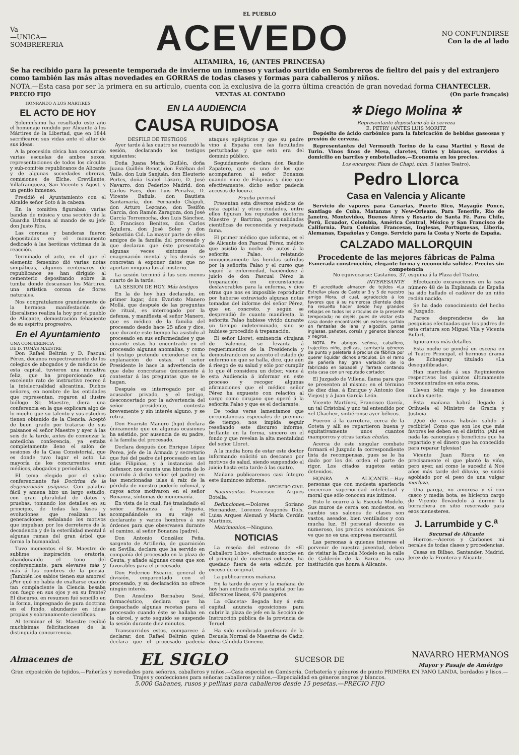EL PUEBLO
Va
—UNICA—
SOMBRERERIA
ACEVEDO
NO CONFUNDIRSE
Con la de al lado
ALTAMIRA, 16, (ANTES PRINCESA)
Se ha recibido para la presente temporada de invierno un inmenso y variado surtido en Sombreros de fieltro del país y del extranjero como también las más altas novedades en GORRAS de todas clases y formas para caballeros y niños.
NOTA.—Esta casa por ser la primera en su artículo, cuenta con la exclusiva de la gorra última creación de gran novedad forma CHANTECLER.
PRECIO FIJO VENTAS AL CONTADO (On parle français)
HONRANDO A LOS MÁRTIRES
EL ACTO DE HOY
Solemnísimo ha resultado este año el homenaje rendido por Alicante á los Mártires de la Libertad, que en 1844 sacrificaron sus vidas ante el altar de sus ideas.
A la procesión cívica han concurrido varias escuelas de ambos sexos, representaciones de todos los círculos y sub-comités republicanos de Alicante y de algunas sociedades obreras, comisiones de Elche, Crevillente, Villafranqueza, San Vicente y Agost, y un gentío inmenso.
Presidió el Ayuntamiento con el Alcalde señor Soto á la cabeza.
En la comitiva figuraban varias bandas de música y una sección de la Guardia Urbana al mando de su jefe don Justo Ríos.
Las coronas y banderas fueron depositadas en el monumento dedicado á las heróicas víctimas de la reacción.
Terminado el acto, en el que el elemento femenino dió varias notas simpáticas, algunos centenares de republicanos se han dirigido al cementerio depositando sobre la tumba donde descansan los Mártires, una artística corona de flores naturales.
Nos congratulamos grandemente de la hermosa manifestación de liberalismo realiza la hoy por el pueblo de Alicante, demostración fehaciente de su espíritu progresivo.
En el Ayuntamiento
UNA CONFERENCIA
DE D. TOMÁS MAESTRE
Don Rafael Beltrán y D. Pascual Pérez, decanos respectivamente de los colegios de abogados y de médicos de esta capital, tuvieron una iniciativa feliz, que ha proporcionado un excelente rato de instructivo recreo á la intelectualidad alicantina. Dichos señores, en nombre de las entidades que representan, rogaron al ilustre biólogo Sr. Maestre, diera una conferencia en la que explicara algo de lo mucho que su talento y sus estudios tienen obtenido de la Ciencia. Aceptó de buen grado por tratarse de sus paisanos el señor Maestre y ayer á las seis de la tarde, antes de comenzar la antedicha conferencia, ya estaba completamente lleno el salón de sesiones de la Casa Consistorial, que es donde tuvo lugar el acto. La mayoría de los concurrentes eran médicos, abogados y periodistas.
El tema elegido por el sabio conferenciante fué Doctrina de la degeneración psíquica. Con palabra fácil y amena hizo un largo estudio, con gran pluralidad de datos y pruebas, tomando los detalles en su principio, de todas las fases y evoluciones que realizan las generaciones, señalando los motivos que impulsan por los derroteros de la decadencia y de la esterilidad mental á algunas ramas del gran árbol que forma la humanidad.
Tuvo momentos el Sr. Maestre de sublime inspiración oratoria, abandonando el tono del conferenciante, para elevarse más y más á las cumbres de la poesía. ¡También los sabios tienen sus amores! ¿Por qué no había de exaltarse cuando tan complaciente la Ciencia besaba con fuego en sus ojos y en su frente? El discurso, en resumen fué sencillo en la forma, impregnado de pura doctrina en el fondo, abundante en ideas propias y sobranamente científicas.
Al terminar el Sr. Maestre recibió muchísimas felicitaciones de la distinguida concurrencia.
EN LA AUDIENCIA
CAUSA RUIDOSA
DESFILE DE TESTIGOS
Ayer tarde á las cuatro se reanudó la sesión, declarando los testigos siguientes:
Doña Juana María Guillén, doña Juana Guillén Benot, don Estéban del Valle, don Luis Sanjuán, don Eleuterio Portes, doña Isabel Lázaro, D. José Navarro, don Federico Madrid, don Carlos Faes, don Luis Penalva, D. Vicente Bañuls, don Bautista Santamaría, don Fernando Chápuli, don Arturo Lezcano, don Tesifón García, don Ramón Zaragoza, don José García Torremocha, don Luis Sánchez, D. Francisco Benitez, don Carlos Aguilera, don José Soler y don Sebastián Cid. La mayor parte de ellos amigos de la familia del procesado y que declaran que éste presentaba algunas veces síntomas de enagenación mental y los demás se concretan á exponer datos que no aportan ninguna luz al misterio.
La sesión terminó á las seis menos cuarto de la tarde.
LA SESION DE HOY. Más testigos
En la de hoy han declarado, en primer lugar, don Evaristo Manero Mollá, que después de las preguntas de ritual, es interrogado por la defensa, y manifiesta el señor Manero, que es médico de la familia del procesado desde hace 25 años y dice, que durante este tiempo ha asistido al procesado en sus enfermedades y que durante estas ha encontrado en el procesado algunas anomalías, y como el testigo pretende extenderse en la explanación de estas, el señor Presidente le hace la advertencia de que debe concretarse únicamente á contestar á las preguntas que se le hagan.
Después es interrogado por el acusador privado, y el testigo, desconcertado por la advertencia del señor presidente, contesta brevemente y sin interés alguno, y se retira.
Don Evaristo Manero (hijo) declara únicamente que en algunas ocasiones ha asistido, por ausencia de su padre, á la familia del procesado.
Declara después don Enrique López Perea, jefe de la Armada y secretario que fué del padre del procesado en las islas Filipinas, y á instancias del defensor, nos cuenta una historia de lo ocurrido á dicho señor (el padre) en las mencionadas islas á raíz de la pérdida de nuestro poderío colonial, y cuyos actos motivaron en el señor Bonanza, síntomas de monomanía.
En vista de lo cual, fué trasladado el señor Bonanza á España, acompañándole en su viaje el declarante y varios hombres á sus órdenes para que observasen durante el camino, al señor Bonanza (padre).
Don Antonio González Peña, sargento de Artillería, de guarnición en Sevilla, declara que ha servido en compañía del procesado en la plaza de Ceuta, y añade algunas cosas que son favorables para el procesado.
Don Federico Escario, general de división, emparentado con el procesado, y su declaración no ofrece ningún interés.
Don Anselmo Bernabeu Sesé, farmacéutico, declara que ha despachado algunas recetas para el procesado cuando éste se hallaba en la cárcel, y acto seguido se suspende la sesión durante diez minutos.
Transcurridos estos, comparece á declarar, don Rafael Beltrán quien declara que el procesado padecía ataques epilépticos y que su padre vino á España con las facultades perturbadas y que esto era del dominio público.
Seguidamente declara don Basilio Zapatero, que es uno de los que acompañaron al señor Bonanza cuando vino de Filipinas y dice que efectivamente, dicho señor padecía accesos de locura.
Prueba pericial
Presentan esta diversos médicos de esta capital y otras ciudades, entre ellos figuran los reputados doctores Maestre y Bartrina, personalidades científicas de reconocida y respetada fama.
El primer médico que informa, es el de Alicante don Pascual Pérez, médico que asistió la noche de autos á la señorita Palao, relatando minuciosamente las heridas sufridas por la señorita Palao y el curso que siguió la enfermedad, haciéndose á juicio de don Pascual Pérez la trepanación en circunstancias desfavorables para la enferma, y dice otras que nos es imposible reproducir por haberse extraviado algunas notas tomadas del informe del señor Pérez, que en concreto, y según se desprendió de cuanto manifiesta, la señorita Palao hubiese vivido durante un tiempo indeterminado, sino se hubiese procedido á trepanación.
El señor Lloret, eminencia cirujana de Valencia, se levanta á requerimientos de la Presidencia y demostrando en su acento el estado de enfermo en que se halla, dice, que aún á riesgo de su salud y sólo por cumplir lo que él considera un deber, viene á esta Audiencia á informar en este proceso y recoger algunas afirmaciones que el médico señor Pérez ha expuesto con relación al cargo como cirujano que operó á la señorita Palao y que es el declarante.
De todas veras lamentamos que circunstancias especiales de premura de tiempo, nos impida seguir reseñando este discurso informe, brillante en la forma, sincero en el fondo y que revelan la alta mentalidad del señor Lloret.
A la media hora de estar este doctor informando solicitó un descanso por motivos de salud, siendo suspendido el juicio hasta esta tarde á las cuatro.
Mañana publicaremos casi íntegro este iluminoso informe.
REGISTRO CIVIL
Nacimientos.—Francisco Arques Botella.
Defunciones.—Dolores Soriano Hernandez, Lorenzo Aragonés Dols, Luisa Arques Alemañ y María Cerdán Martinez.
Matrimonios.—Ninguno.
NOTICIAS
La reseña del estreno de «El Caballero Lobo», efectuado anoche en el principal de nuestros coliseos, ha quedado fuera de esta edición por exceso de original.
La publicaremos mañana.
En la tarde de ayer y la mañana de hoy han entrado en esta capital por las diferentes líneas, 670 pasajeros.
La «Gaceta» llegada hoy á esta capital, anuncia oposiciones para cubrir la plaza de jefe en la Sección de Instrucción pública de la provincia de Teruel.
Ha sido nombrada profesora de la Escuela Normal de Maestras de Cádiz, doña Cándida Gimeno.
✲ Diego Molina ✲
Representante depositario de la cerveza
E. PETRY (ANTES LUIS MORITZ
Depósito de ácido carbónico para la fabricación de bebidas gaseosas y presión de cerveza.
Representantes del Vermouth Torino de la casa Martini y Rossi de Turin. Vinos finos de Mesa, claretes, tintos y blancos, servidos á domicilio en barriles y embotellados.—Economía en los precios.
Los encargos: Plaza de Chapí, núm. 5 (antes Teatro).
Pedro Llorca
Casa en Valencia y Alicante
Servicio de vapores para Canarias, Puerto Rico, Mayagüe Ponce, Santiago de Cuba, Matanzas y New-Orleans. Para Tenerife, Rio de Janeiro, Montevideo, Buenos Aires y Rosario de Santa Fé. Para Chile, Perú, Ecuador, Colombia, América Central, México y San Francisco de California. Para Colonias Francesas, Inglesas, Portuguesas, Liberia, Alemanas, Españolas y Congo. Servicio para la Costa y Norte de España.
CALZADO MALLORQUIN
Procedente de las mejores fábricas de Palma
Esmerada construcción, elegante forma y reconocida solidez. Precios sin competencia
No equivocarse: Castaños, 37, esquina á la Plaza del Teatro.
INTERESANTE
El acreditado almacen de tejidos «La Estrella» plaza de Castelar 3 y 5 de nuestro amigo Mora, el cual, agradecido á los favores que á su numerosa clientela debe ha resuelto hacer desde hoy grandes rebajas en todos los artículos de la presente temporada; no dejéis, pues de visitar esta casa donde encontraréis un extenso surtido en fantasías de lana y algodón, panas inglesas, pañetes, corsés y géneros blancos y negros.
NOTA. En abrigos señora, caballero, trajecitos niño, pellizas, camisería géneros de punto y peletería á precios de fábrica por querer liquidar dichos artículos. En el ramo de pañería hay gran variación de lo fabricado en Sabadell y Tarrasa contando esta casa con un reputado cortador.
El Juzgado de Villena, llama para que se presenten al mismo; en el término de diez días, á Enrique y Antonio (los Viejos) y á Juan García León.
Vicente Martínez, Francisco García, un tal Cristobal y uno tal entendido por «el Chache», sintiéronse ayer bélicos.
Fueron á la carretera, cerca de la Goteta y allí se repartieron buena y equitativamente unos cuantos mamporros y otras tantas chufas.
Acerca de este singular combate formará el Juzgado la correspondiente lista de recompensas, pues se le ha dado por los del orden el parte de rigor. Los citados sugetos están detenidos.
HONRA A ALICANTE.—Hay personas que con modesta apariencia encierran superioridad intelectual y moral que sólo conocen sus íntimos.
Esto le ocurre á la Escuela Modelo. Sus muros de cerca son modestos, en cambio sus salones de clases son vastos, aseados, bien ventilados y con mucha luz. El personal docente es numeroso, los precios económicos. Se ve que no es una empresa mercantil.
Las personas á quienes interese el porvenir de nuestra juventud, deben de visitar la Escuela Modelo en la calle de Calderón de la Barca. Es una institución que honra á Alicante.
Efectuando excavaciones en la casa número 48 de la Explanada de España ha sido hallado el cadáver de un niño recién nacido.
Se ha dado conocimiento del hecho al Juzgado.
Parece desprenderse de las pesquisas efectuadas que los padres de esta criatura son Miguel Vila y Vicenta Bufart.
Ignoramos más detalles.
Esta noche se pondrá en escena en el Teatro Principal, el hermoso drama de Echegaray titulado «La desequilibrada».
Han marchado á sus Regimientos respectivos los quintos últimamente reconcentrados en esta zona.
Lleven feliz viaje y les deseamos mucha suerte.
Esta mañana habrá llegado á Orihuela el Ministro de Gracia y Justicia.
¡Qué de curas habrán salido á recibirle! Como que son los que más favores les deben en el distrito. ¡Ahí es nada las canongías y beneficios que ha repartido y el dinero que ha concedido para reparar Iglesias!
Vicente Juan Riera no es precisamente el que plantó la viña, pero ayer, así como le sucedió á Noé años más tarde del diluvio, se sintió agobiado por el peso de una vulgar merluza.
Una pareja, no amorosa y sí con casco y media bota, se hicieron cargo de Vicente llevándolo á dormir la borrachera en sitio reservado para esos menesteres.
J. Larrumbide y C.<sup>a</sup>
Sucursal de Alicante
Hierros.—Aceros y Carbones mi nerales de todas clases y procedencias.
Casas en Bilbao, Santander, Madrid, Jerez de la Frontera y Alicante.
Almacenes de EL SIGLO SUCESOR DE NAVARRO HERMANOS
Mayor y Pasaje de Amérigo
Gran exposición de tejidos.—Pañerías y novedades para señoras, caballeros y niños.—Casa especial en Camisería, Corbatería y géneros de punto PRIMERA EN PANO LANDA, bordados y lisos.—Trajes y confecciones para señoras caballeros y niños.—Especialidad en géneros negros y blancos.
5.000 Gabanes, rusos y pellizas para caballeros desde 15 pesetas.—PRECIO FIJO